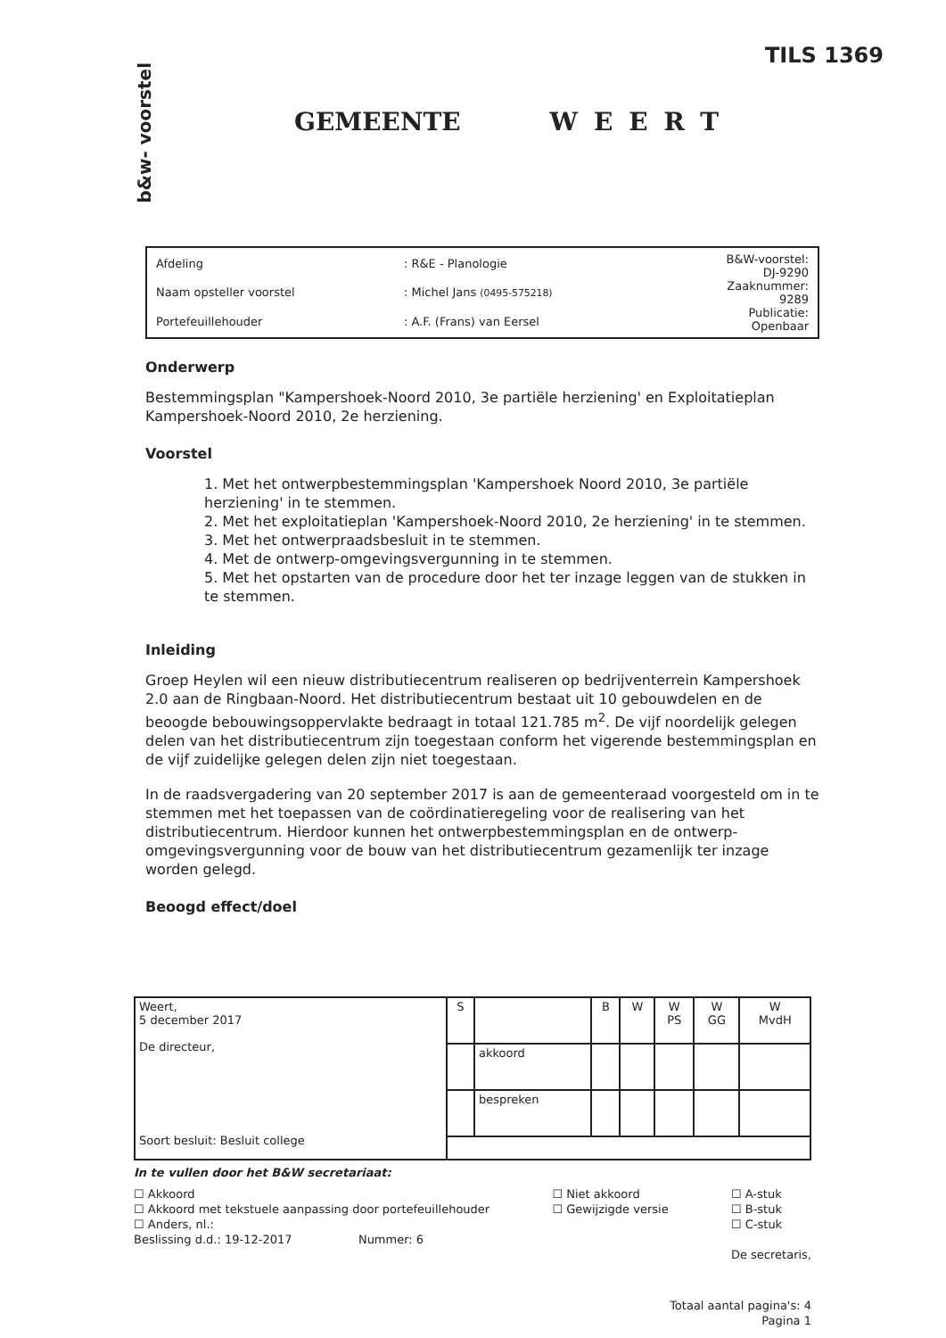TILS 1369
b&w- voorstel
GEMEENTE WEERT
| Afdeling | : R&E - Planologie | B&W-voorstel: DJ-9290 Zaaknummer: 9289 Publicatie: Openbaar |
| Naam opsteller voorstel | : Michel Jans (0495-575218) | |
| Portefeuillehouder | : A.F. (Frans) van Eersel | |
Onderwerp
Bestemmingsplan "Kampershoek-Noord 2010, 3e partiële herziening' en Exploitatieplan Kampershoek-Noord 2010, 2e herziening.
Voorstel
1. Met het ontwerpbestemmingsplan 'Kampershoek Noord 2010, 3e partiële herziening' in te stemmen.
2. Met het exploitatieplan 'Kampershoek-Noord 2010, 2e herziening' in te stemmen.
3. Met het ontwerpraadsbesluit in te stemmen.
4. Met de ontwerp-omgevingsvergunning in te stemmen.
5. Met het opstarten van de procedure door het ter inzage leggen van de stukken in te stemmen.
Inleiding
Groep Heylen wil een nieuw distributiecentrum realiseren op bedrijventerrein Kampershoek 2.0 aan de Ringbaan-Noord. Het distributiecentrum bestaat uit 10 gebouwdelen en de beoogde bebouwingsoppervlakte bedraagt in totaal 121.785 m<sup>2</sup>. De vijf noordelijk gelegen delen van het distributiecentrum zijn toegestaan conform het vigerende bestemmingsplan en de vijf zuidelijke gelegen delen zijn niet toegestaan.
In de raadsvergadering van 20 september 2017 is aan de gemeenteraad voorgesteld om in te stemmen met het toepassen van de coördinatieregeling voor de realisering van het distributiecentrum. Hierdoor kunnen het ontwerpbestemmingsplan en de ontwerp-omgevingsvergunning voor de bouw van het distributiecentrum gezamenlijk ter inzage worden gelegd.
Beoogd effect/doel
| Weert, 5 december 2017 De directeur, Soort besluit: Besluit college | S | | B | W | W PS | W GG | W MvdH |
| | | akkoord | | | | | |
| | | bespreken | | | | | |
In te vullen door het B&W secretariaat:
☐ Akkoord
☐ Akkoord met tekstuele aanpassing door portefeuillehouder
☐ Anders, nl.:
Beslissing d.d.: 19-12-2017 Nummer: 6
☐ Niet akkoord
☐ Gewijzigde versie
☐ A-stuk
☐ B-stuk
☐ C-stuk
De secretaris,
Totaal aantal pagina's: 4
Pagina 1